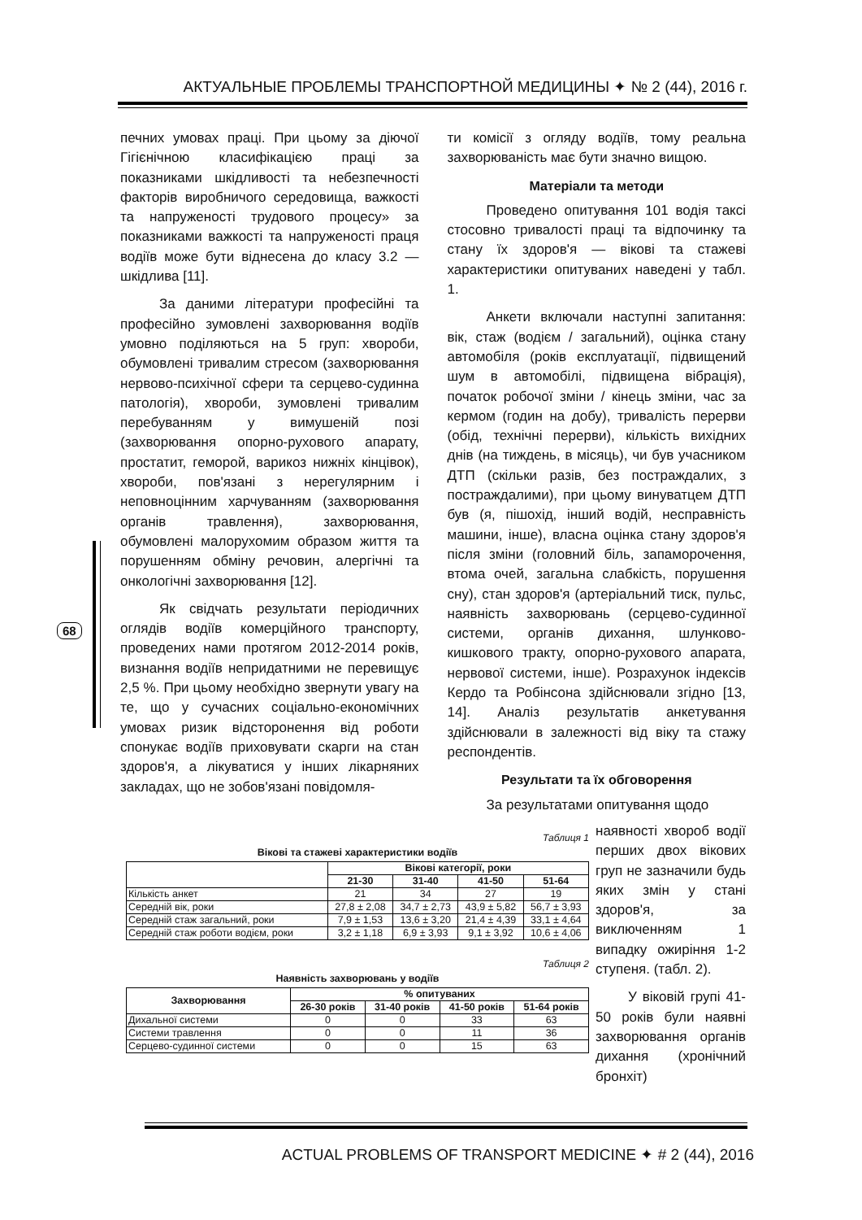АКТУАЛЬНЫЕ ПРОБЛЕМЫ ТРАНСПОРТНОЙ МЕДИЦИНЫ ✦ № 2 (44), 2016 г.
68
печних умовах праці. При цьому за діючої Гігієнічною класифікацією праці за показниками шкідливості та небезпечності факторів виробничого середовища, важкості та напруженості трудового процесу» за показниками важкості та напруженості праця водіїв може бути віднесена до класу 3.2 — шкідлива [11].
За даними літератури професійні та професійно зумовлені захворювання водіїв умовно поділяються на 5 груп: хвороби, обумовлені тривалим стресом (захворювання нервово-психічної сфери та серцево-судинна патологія), хвороби, зумовлені тривалим перебуванням у вимушеній позі (захворювання опорно-рухового апарату, простатит, геморой, варикоз нижніх кінцівок), хвороби, пов'язані з нерегулярним і неповноцінним харчуванням (захворювання органів травлення), захворювання, обумовлені малорухомим образом життя та порушенням обміну речовин, алергічні та онкологічні захворювання [12].
Як свідчать результати періодичних оглядів водіїв комерційного транспорту, проведених нами протягом 2012-2014 років, визнання водіїв непридатними не перевищує 2,5 %. При цьому необхідно звернути увагу на те, що у сучасних соціально-економічних умовах ризик відсторонення від роботи спонукає водіїв приховувати скарги на стан здоров'я, а лікуватися у інших лікарняних закладах, що не зобов'язані повідомля-
ти комісії з огляду водіїв, тому реальна захворюваність має бути значно вищою.
Матеріали та методи
Проведено опитування 101 водія таксі стосовно тривалості праці та відпочинку та стану їх здоров'я — вікові та стажеві характеристики опитуваних наведені у табл. 1.
Анкети включали наступні запитання: вік, стаж (водієм / загальний), оцінка стану автомобіля (років експлуатації, підвищений шум в автомобілі, підвищена вібрація), початок робочої зміни / кінець зміни, час за кермом (годин на добу), тривалість перерви (обід, технічні перерви), кількість вихідних днів (на тиждень, в місяць), чи був учасником ДТП (скільки разів, без постраждалих, з постраждалими), при цьому винуватцем ДТП був (я, пішохід, інший водій, несправність машини, інше), власна оцінка стану здоров'я після зміни (головний біль, запаморочення, втома очей, загальна слабкість, порушення сну), стан здоров'я (артеріальний тиск, пульс, наявність захворювань (серцево-судинної системи, органів дихання, шлунково-кишкового тракту, опорно-рухового апарата, нервової системи, інше). Розрахунок індексів Кердо та Робінсона здійснювали згідно [13, 14]. Аналіз результатів анкетування здійснювали в залежності від віку та стажу респондентів.
Результати та їх обговорення
За результатами опитування щодо
Таблиця 1
Вікові та стажеві характеристики водіїв
| | Вікові категорії, роки | | | |
| --- | --- | --- | --- | --- |
| | 21-30 | 31-40 | 41-50 | 51-64 |
| Кількість анкет | 21 | 34 | 27 | 19 |
| Середній вік, роки | 27,8 ± 2,08 | 34,7 ± 2,73 | 43,9 ± 5,82 | 56,7 ± 3,93 |
| Середній стаж загальний, роки | 7,9 ± 1,53 | 13,6 ± 3,20 | 21,4 ± 4,39 | 33,1 ± 4,64 |
| Середній стаж роботи водієм, роки | 3,2 ± 1,18 | 6,9 ± 3,93 | 9,1 ± 3,92 | 10,6 ± 4,06 |
Таблиця 2
Наявність захворювань у водіїв
| Захворювання | % опитуваних | | | |
| --- | --- | --- | --- | --- |
| | 26-30 років | 31-40 років | 41-50 років | 51-64 років |
| Дихальної системи | 0 | 0 | 33 | 63 |
| Системи травлення | 0 | 0 | 11 | 36 |
| Серцево-судинної системи | 0 | 0 | 15 | 63 |
наявності хвороб водії перших двох вікових груп не зазначили будь яких змін у стані здоров'я, за виключенням 1 випадку ожиріння 1-2 ступеня. (табл. 2).
У віковій групі 41-50 років були наявні захворювання органів дихання (хронічний бронхіт)
ACTUAL PROBLEMS OF TRANSPORT MEDICINE ✦ # 2 (44), 2016